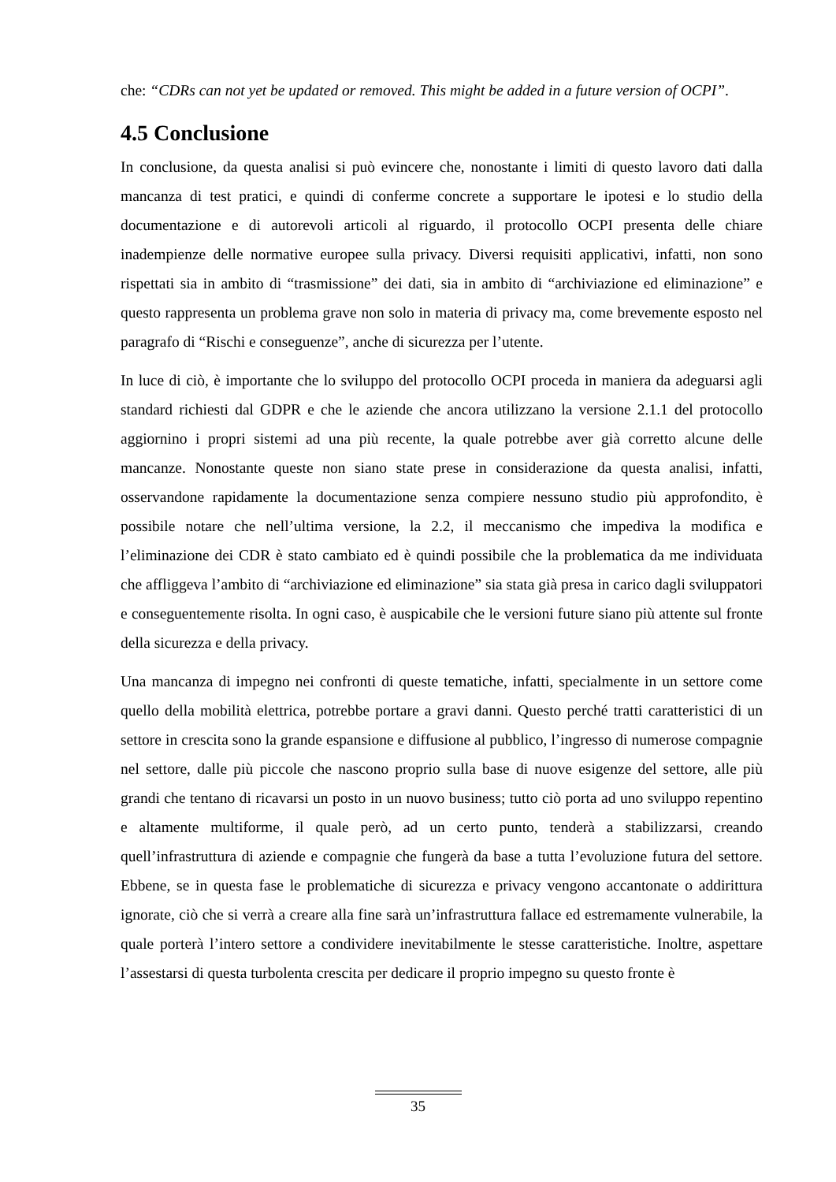che: “CDRs can not yet be updated or removed. This might be added in a future version of OCPI”.
4.5 Conclusione
In conclusione, da questa analisi si può evincere che, nonostante i limiti di questo lavoro dati dalla mancanza di test pratici, e quindi di conferme concrete a supportare le ipotesi e lo studio della documentazione e di autorevoli articoli al riguardo, il protocollo OCPI presenta delle chiare inadempienze delle normative europee sulla privacy. Diversi requisiti applicativi, infatti, non sono rispettati sia in ambito di “trasmissione” dei dati, sia in ambito di “archiviazione ed eliminazione” e questo rappresenta un problema grave non solo in materia di privacy ma, come brevemente esposto nel paragrafo di “Rischi e conseguenze”, anche di sicurezza per l’utente.
In luce di ciò, è importante che lo sviluppo del protocollo OCPI proceda in maniera da adeguarsi agli standard richiesti dal GDPR e che le aziende che ancora utilizzano la versione 2.1.1 del protocollo aggiornino i propri sistemi ad una più recente, la quale potrebbe aver già corretto alcune delle mancanze. Nonostante queste non siano state prese in considerazione da questa analisi, infatti, osservandone rapidamente la documentazione senza compiere nessuno studio più approfondito, è possibile notare che nell’ultima versione, la 2.2, il meccanismo che impediva la modifica e l’eliminazione dei CDR è stato cambiato ed è quindi possibile che la problematica da me individuata che affliggeva l’ambito di “archiviazione ed eliminazione” sia stata già presa in carico dagli sviluppatori e conseguentemente risolta. In ogni caso, è auspicabile che le versioni future siano più attente sul fronte della sicurezza e della privacy.
Una mancanza di impegno nei confronti di queste tematiche, infatti, specialmente in un settore come quello della mobilità elettrica, potrebbe portare a gravi danni. Questo perché tratti caratteristici di un settore in crescita sono la grande espansione e diffusione al pubblico, l’ingresso di numerose compagnie nel settore, dalle più piccole che nascono proprio sulla base di nuove esigenze del settore, alle più grandi che tentano di ricavarsi un posto in un nuovo business; tutto ciò porta ad uno sviluppo repentino e altamente multiforme, il quale però, ad un certo punto, tenderà a stabilizzarsi, creando quell’infrastruttura di aziende e compagnie che fungerà da base a tutta l’evoluzione futura del settore. Ebbene, se in questa fase le problematiche di sicurezza e privacy vengono accantonate o addirittura ignorate, ciò che si verrà a creare alla fine sarà un’infrastruttura fallace ed estremamente vulnerabile, la quale porterà l’intero settore a condividere inevitabilmente le stesse caratteristiche. Inoltre, aspettare l’assestarsi di questa turbolenta crescita per dedicare il proprio impegno su questo fronte è
35